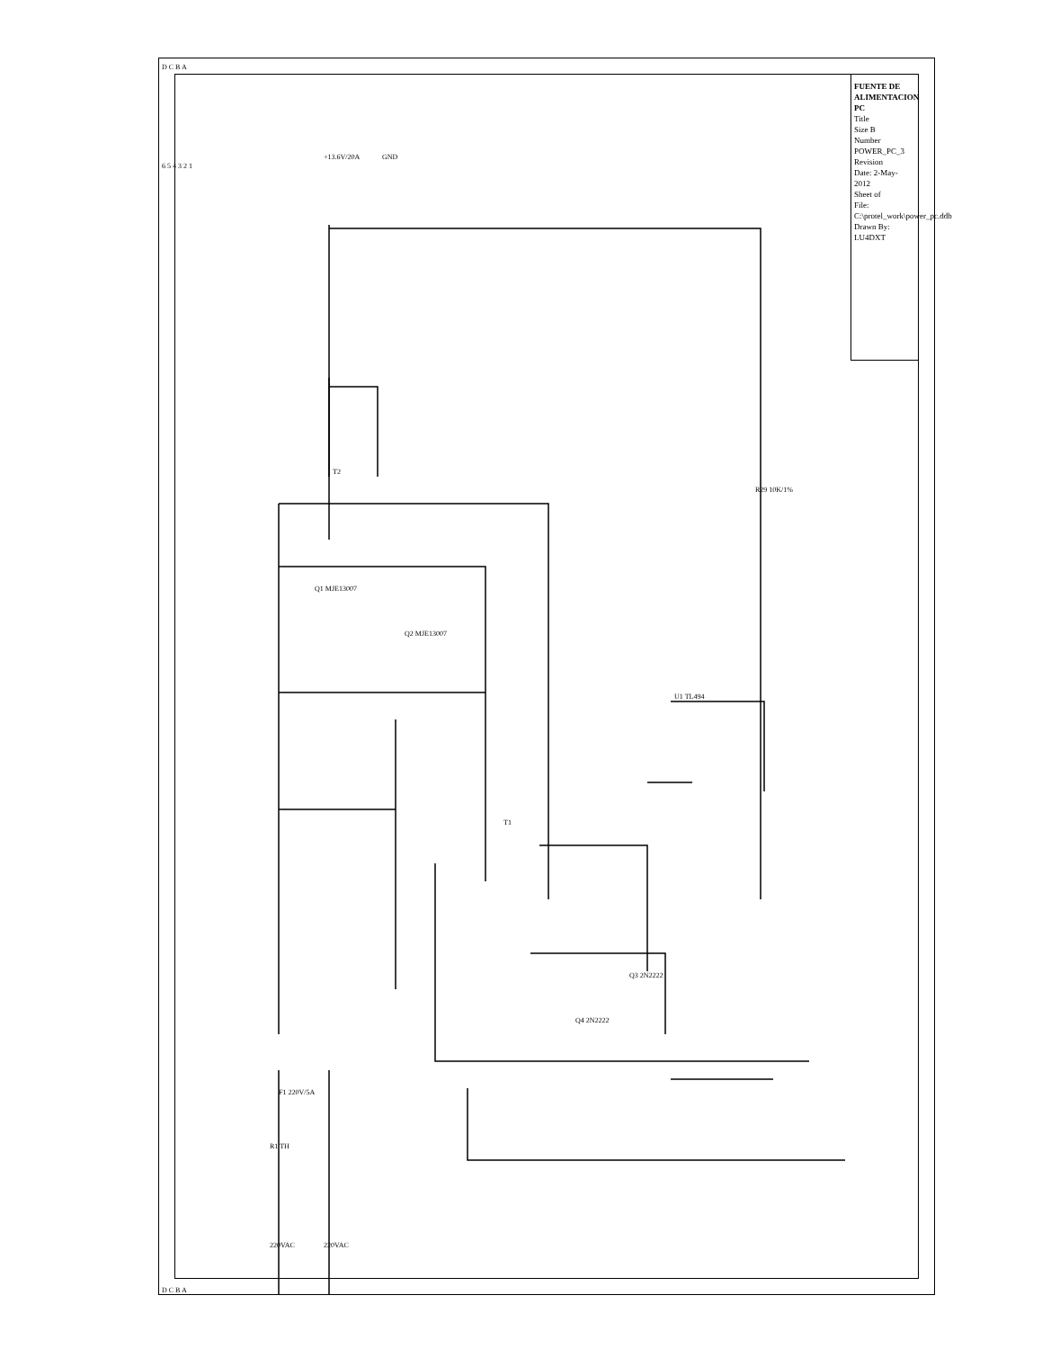FUENTE DE ALIMENTACION PC
Title
Size B
Number POWER_PC_3
Revision
Date: 2-May-2012
Sheet of
File: C:\protel_work\power_pc.ddb
Drawn By: LU4DXT
+13.6V/20A GND
U1 TL494
T1
T2
Q1 MJE13007
Q2 MJE13007
Q3 2N2222
Q4 2N2222
220VAC 220VAC
R1 TH
F1 220V/5A
R29 10K/1%
D C B A
D C B A
6 5 4 3 2 1